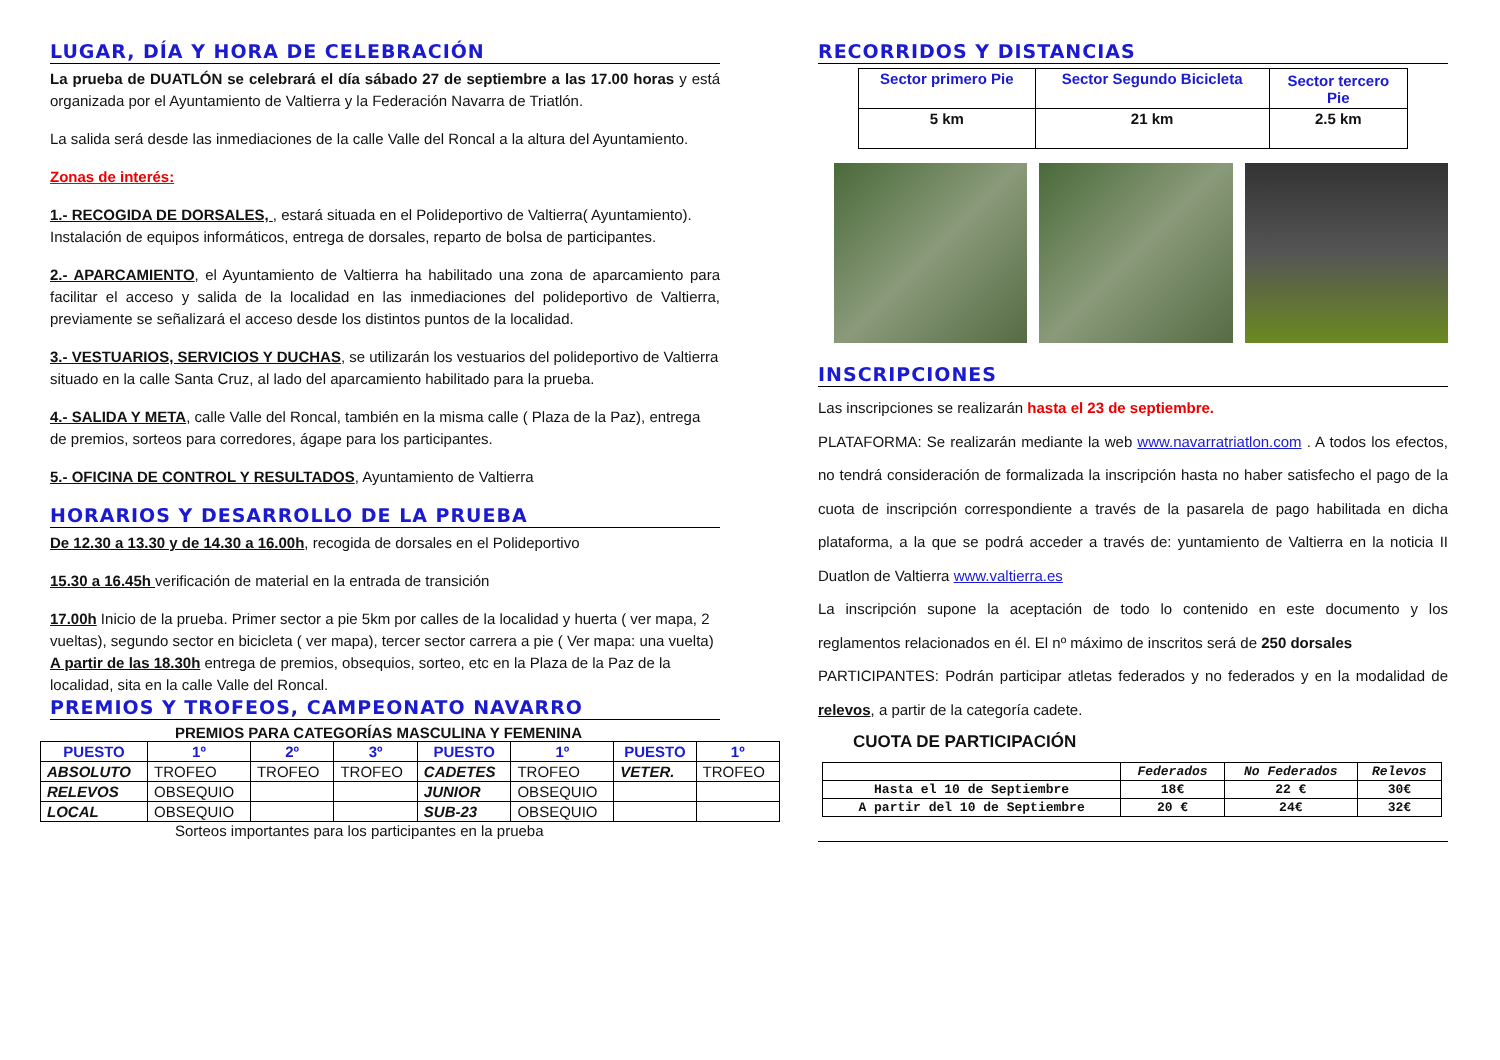LUGAR, DÍA Y HORA DE CELEBRACIÓN
La prueba de DUATLÓN se celebrará el día sábado 27 de septiembre a las 17.00 horas y está organizada por el Ayuntamiento de Valtierra y la Federación Navarra de Triatlón.
La salida será desde las inmediaciones de la calle Valle del Roncal a la altura del Ayuntamiento.
Zonas de interés:
1.- RECOGIDA DE DORSALES, , estará situada en el Polideportivo de Valtierra( Ayuntamiento).
Instalación de equipos informáticos, entrega de dorsales, reparto de bolsa de participantes.
2.- APARCAMIENTO, el Ayuntamiento de Valtierra ha habilitado una zona de aparcamiento para facilitar el acceso y salida de la localidad en las inmediaciones del polideportivo de Valtierra, previamente se señalizará el acceso desde los distintos puntos de la localidad.
3.- VESTUARIOS, SERVICIOS Y DUCHAS, se utilizarán los vestuarios del polideportivo de Valtierra situado en la calle Santa Cruz, al lado del aparcamiento habilitado para la prueba.
4.- SALIDA Y META, calle Valle del Roncal, también en la misma calle ( Plaza de la Paz), entrega de premios, sorteos para corredores, ágape para los participantes.
5.- OFICINA DE CONTROL Y RESULTADOS, Ayuntamiento de Valtierra
HORARIOS Y DESARROLLO DE LA PRUEBA
De 12.30 a 13.30 y de 14.30 a 16.00h, recogida de dorsales en el Polideportivo
15.30 a 16.45h verificación de material en la entrada de transición
17.00h Inicio de la prueba. Primer sector a pie 5km por calles de la localidad y huerta ( ver mapa, 2 vueltas), segundo sector en bicicleta ( ver mapa), tercer sector carrera a pie ( Ver mapa: una vuelta)
A partir de las 18.30h entrega de premios, obsequios, sorteo, etc en la Plaza de la Paz de la localidad, sita en la calle Valle del Roncal.
PREMIOS Y TROFEOS, CAMPEONATO NAVARRO
PREMIOS PARA CATEGORÍAS MASCULINA Y FEMENINA
| PUESTO | 1º | 2º | 3º | PUESTO | 1º | PUESTO | 1º |
| --- | --- | --- | --- | --- | --- | --- | --- |
| ABSOLUTO | TROFEO | TROFEO | TROFEO | CADETES | TROFEO | VETER. | TROFEO |
| RELEVOS | OBSEQUIO | | | JUNIOR | OBSEQUIO | | |
| LOCAL | OBSEQUIO | | | SUB-23 | OBSEQUIO | | |
Sorteos importantes para los participantes en la prueba
RECORRIDOS Y DISTANCIAS
| Sector primero Pie | Sector Segundo Bicicleta | Sector tercero Pie |
| 5 km | 21 km | 2.5 km |
INSCRIPCIONES
Las inscripciones se realizarán hasta el 23 de septiembre.
PLATAFORMA: Se realizarán mediante la web www.navarratriatlon.com . A todos los efectos, no tendrá consideración de formalizada la inscripción hasta no haber satisfecho el pago de la cuota de inscripción correspondiente a través de la pasarela de pago habilitada en dicha plataforma, a la que se podrá acceder a través de: yuntamiento de Valtierra en la noticia II Duatlon de Valtierra www.valtierra.es
La inscripción supone la aceptación de todo lo contenido en este documento y los reglamentos relacionados en él. El nº máximo de inscritos será de 250 dorsales
PARTICIPANTES: Podrán participar atletas federados y no federados y en la modalidad de relevos, a partir de la categoría cadete.
CUOTA DE PARTICIPACIÓN
| | Federados | No Federados | Relevos |
| --- | --- | --- | --- |
| Hasta el 10 de Septiembre | 18€ | 22 € | 30€ |
| A partir del 10 de Septiembre | 20 € | 24€ | 32€ |